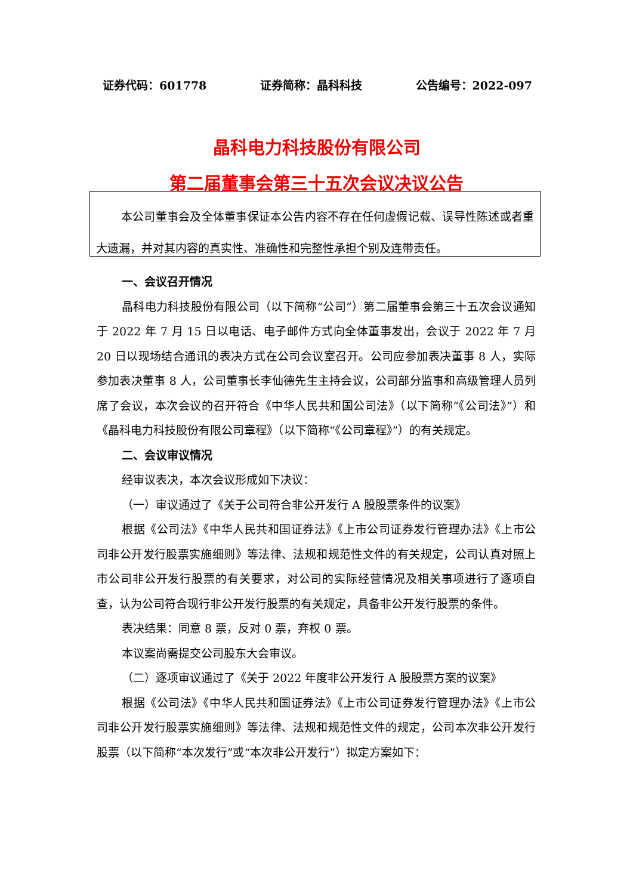证券代码：601778 证券简称：晶科科技 公告编号：2022-097
晶科电力科技股份有限公司
第二届董事会第三十五次会议决议公告
本公司董事会及全体董事保证本公告内容不存在任何虚假记载、误导性陈述或者重大遗漏，并对其内容的真实性、准确性和完整性承担个别及连带责任。
一、会议召开情况
晶科电力科技股份有限公司（以下简称“公司”）第二届董事会第三十五次会议通知于 2022 年 7 月 15 日以电话、电子邮件方式向全体董事发出，会议于 2022 年 7 月 20 日以现场结合通讯的表决方式在公司会议室召开。公司应参加表决董事 8 人，实际参加表决董事 8 人，公司董事长李仙德先生主持会议，公司部分监事和高级管理人员列席了会议，本次会议的召开符合《中华人民共和国公司法》（以下简称“《公司法》”）和《晶科电力科技股份有限公司章程》（以下简称“《公司章程》”）的有关规定。
二、会议审议情况
经审议表决，本次会议形成如下决议：
（一）审议通过了《关于公司符合非公开发行 A 股股票条件的议案》
根据《公司法》《中华人民共和国证券法》《上市公司证券发行管理办法》《上市公司非公开发行股票实施细则》等法律、法规和规范性文件的有关规定，公司认真对照上市公司非公开发行股票的有关要求，对公司的实际经营情况及相关事项进行了逐项自查，认为公司符合现行非公开发行股票的有关规定，具备非公开发行股票的条件。
表决结果：同意 8 票，反对 0 票，弃权 0 票。
本议案尚需提交公司股东大会审议。
（二）逐项审议通过了《关于 2022 年度非公开发行 A 股股票方案的议案》
根据《公司法》《中华人民共和国证券法》《上市公司证券发行管理办法》《上市公司非公开发行股票实施细则》等法律、法规和规范性文件的规定，公司本次非公开发行股票（以下简称“本次发行”或“本次非公开发行”）拟定方案如下：